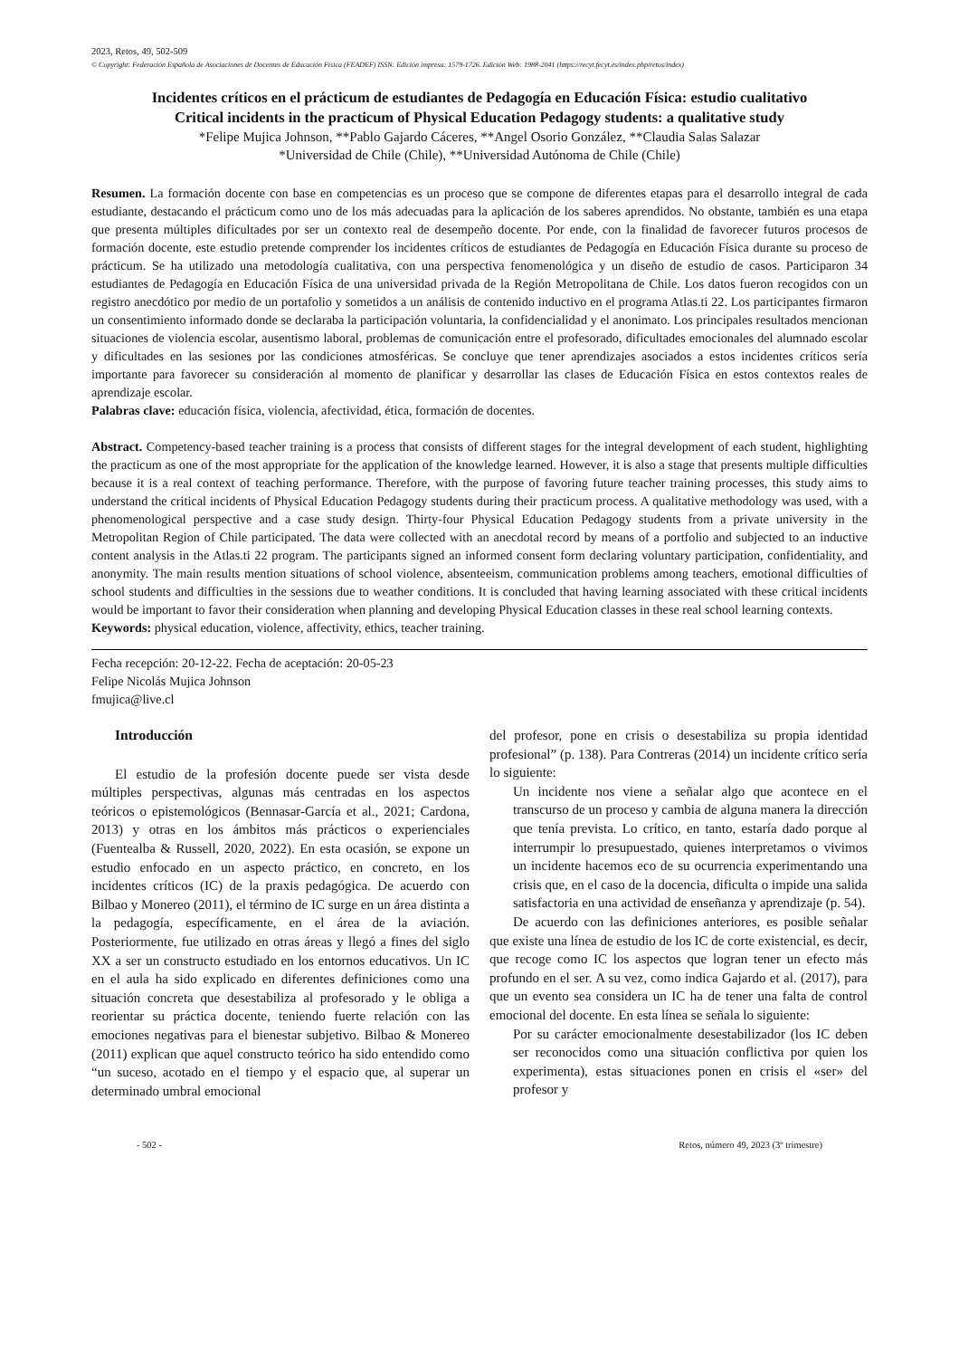2023, Retos, 49, 502-509
© Copyright: Federación Española de Asociaciones de Docentes de Educación Física (FEADEF) ISSN: Edición impresa: 1579-1726. Edición Web: 1988-2041 (https://recyt.fecyt.es/index.php/retos/index)
Incidentes críticos en el prácticum de estudiantes de Pedagogía en Educación Física: estudio cualitativo
Critical incidents in the practicum of Physical Education Pedagogy students: a qualitative study
*Felipe Mujica Johnson, **Pablo Gajardo Cáceres, **Angel Osorio González, **Claudia Salas Salazar
*Universidad de Chile (Chile), **Universidad Autónoma de Chile (Chile)
Resumen. La formación docente con base en competencias es un proceso que se compone de diferentes etapas para el desarrollo integral de cada estudiante, destacando el prácticum como uno de los más adecuadas para la aplicación de los saberes aprendidos. No obstante, también es una etapa que presenta múltiples dificultades por ser un contexto real de desempeño docente. Por ende, con la finalidad de favorecer futuros procesos de formación docente, este estudio pretende comprender los incidentes críticos de estudiantes de Pedagogía en Educación Física durante su proceso de prácticum. Se ha utilizado una metodología cualitativa, con una perspectiva fenomenológica y un diseño de estudio de casos. Participaron 34 estudiantes de Pedagogía en Educación Física de una universidad privada de la Región Metropolitana de Chile. Los datos fueron recogidos con un registro anecdótico por medio de un portafolio y sometidos a un análisis de contenido inductivo en el programa Atlas.ti 22. Los participantes firmaron un consentimiento informado donde se declaraba la participación voluntaria, la confidencialidad y el anonimato. Los principales resultados mencionan situaciones de violencia escolar, ausentismo laboral, problemas de comunicación entre el profesorado, dificultades emocionales del alumnado escolar y dificultades en las sesiones por las condiciones atmosféricas. Se concluye que tener aprendizajes asociados a estos incidentes críticos sería importante para favorecer su consideración al momento de planificar y desarrollar las clases de Educación Física en estos contextos reales de aprendizaje escolar.
Palabras clave: educación física, violencia, afectividad, ética, formación de docentes.
Abstract. Competency-based teacher training is a process that consists of different stages for the integral development of each student, highlighting the practicum as one of the most appropriate for the application of the knowledge learned. However, it is also a stage that presents multiple difficulties because it is a real context of teaching performance. Therefore, with the purpose of favoring future teacher training processes, this study aims to understand the critical incidents of Physical Education Pedagogy students during their practicum process. A qualitative methodology was used, with a phenomenological perspective and a case study design. Thirty-four Physical Education Pedagogy students from a private university in the Metropolitan Region of Chile participated. The data were collected with an anecdotal record by means of a portfolio and subjected to an inductive content analysis in the Atlas.ti 22 program. The participants signed an informed consent form declaring voluntary participation, confidentiality, and anonymity. The main results mention situations of school violence, absenteeism, communication problems among teachers, emotional difficulties of school students and difficulties in the sessions due to weather conditions. It is concluded that having learning associated with these critical incidents would be important to favor their consideration when planning and developing Physical Education classes in these real school learning contexts.
Keywords: physical education, violence, affectivity, ethics, teacher training.
Fecha recepción: 20-12-22. Fecha de aceptación: 20-05-23
Felipe Nicolás Mujica Johnson
fmujica@live.cl
Introducción
El estudio de la profesión docente puede ser vista desde múltiples perspectivas, algunas más centradas en los aspectos teóricos o epistemológicos (Bennasar-García et al., 2021; Cardona, 2013) y otras en los ámbitos más prácticos o experienciales (Fuentealba & Russell, 2020, 2022). En esta ocasión, se expone un estudio enfocado en un aspecto práctico, en concreto, en los incidentes críticos (IC) de la praxis pedagógica. De acuerdo con Bilbao y Monereo (2011), el término de IC surge en un área distinta a la pedagogía, específicamente, en el área de la aviación. Posteriormente, fue utilizado en otras áreas y llegó a fines del siglo XX a ser un constructo estudiado en los entornos educativos. Un IC en el aula ha sido explicado en diferentes definiciones como una situación concreta que desestabiliza al profesorado y le obliga a reorientar su práctica docente, teniendo fuerte relación con las emociones negativas para el bienestar subjetivo. Bilbao & Monereo (2011) explican que aquel constructo teórico ha sido entendido como “un suceso, acotado en el tiempo y el espacio que, al superar un determinado umbral emocional
del profesor, pone en crisis o desestabiliza su propia identidad profesional” (p. 138). Para Contreras (2014) un incidente crítico sería lo siguiente:
Un incidente nos viene a señalar algo que acontece en el transcurso de un proceso y cambia de alguna manera la dirección que tenía prevista. Lo crítico, en tanto, estaría dado porque al interrumpir lo presupuestado, quienes interpretamos o vivimos un incidente hacemos eco de su ocurrencia experimentando una crisis que, en el caso de la docencia, dificulta o impide una salida satisfactoria en una actividad de enseñanza y aprendizaje (p. 54).
De acuerdo con las definiciones anteriores, es posible señalar que existe una línea de estudio de los IC de corte existencial, es decir, que recoge como IC los aspectos que logran tener un efecto más profundo en el ser. A su vez, como indica Gajardo et al. (2017), para que un evento sea considera un IC ha de tener una falta de control emocional del docente. En esta línea se señala lo siguiente:
Por su carácter emocionalmente desestabilizador (los IC deben ser reconocidos como una situación conflictiva por quien los experimenta), estas situaciones ponen en crisis el «ser» del profesor y
- 502 - Retos, número 49, 2023 (3º trimestre)